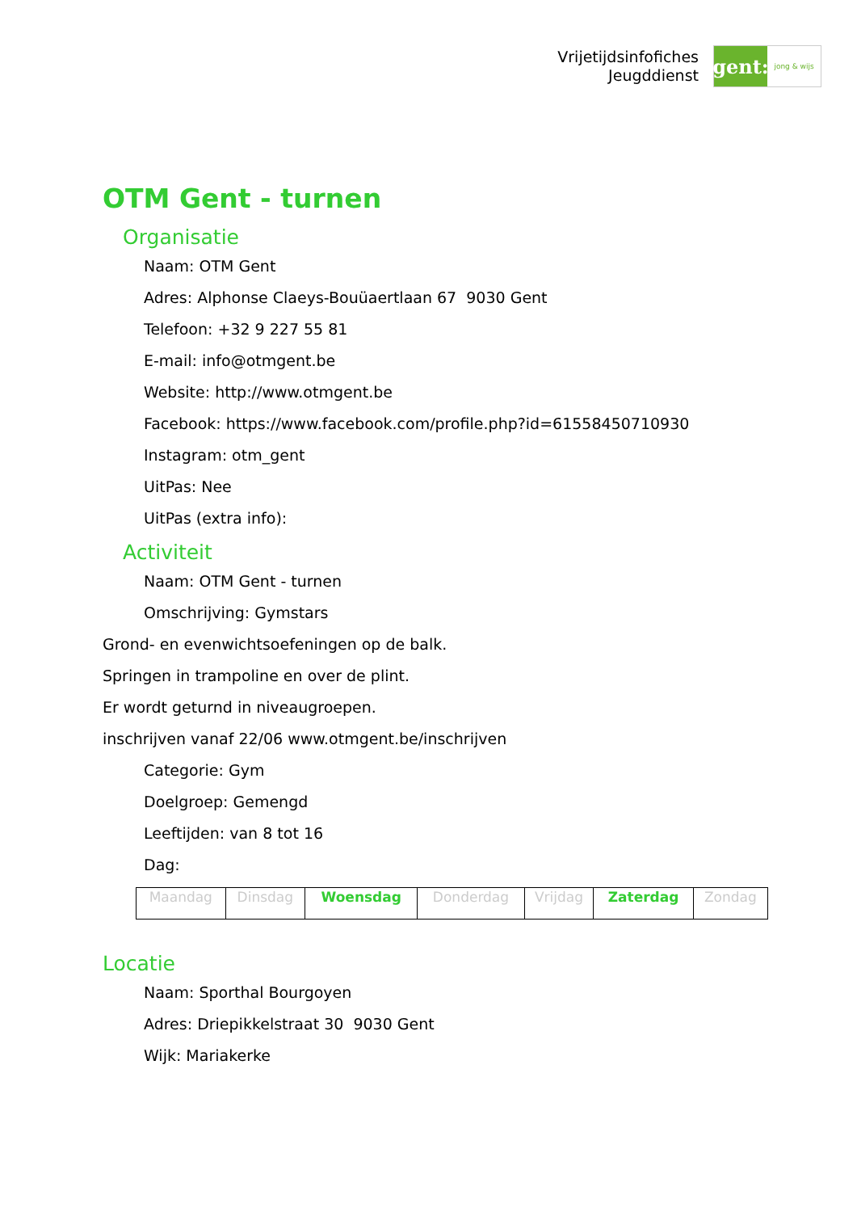Vrijetijdsinfofiches
Jeugddienst
gent:
jong & wijs
OTM Gent - turnen
Organisatie
Naam: OTM Gent
Adres: Alphonse Claeys-Bouüaertlaan 67 9030 Gent
Telefoon: +32 9 227 55 81
E-mail: info@otmgent.be
Website: http://www.otmgent.be
Facebook: https://www.facebook.com/profile.php?id=61558450710930
Instagram: otm_gent
UitPas: Nee
UitPas (extra info):
Activiteit
Naam: OTM Gent - turnen
Omschrijving: Gymstars
Grond- en evenwichtsoefeningen op de balk.
Springen in trampoline en over de plint.
Er wordt geturnd in niveaugroepen.
inschrijven vanaf 22/06 www.otmgent.be/inschrijven
Categorie: Gym
Doelgroep: Gemengd
Leeftijden: van 8 tot 16
Dag:
| Maandag | Dinsdag | Woensdag | Donderdag | Vrijdag | Zaterdag | Zondag |
Locatie
Naam: Sporthal Bourgoyen
Adres: Driepikkelstraat 30 9030 Gent
Wijk: Mariakerke